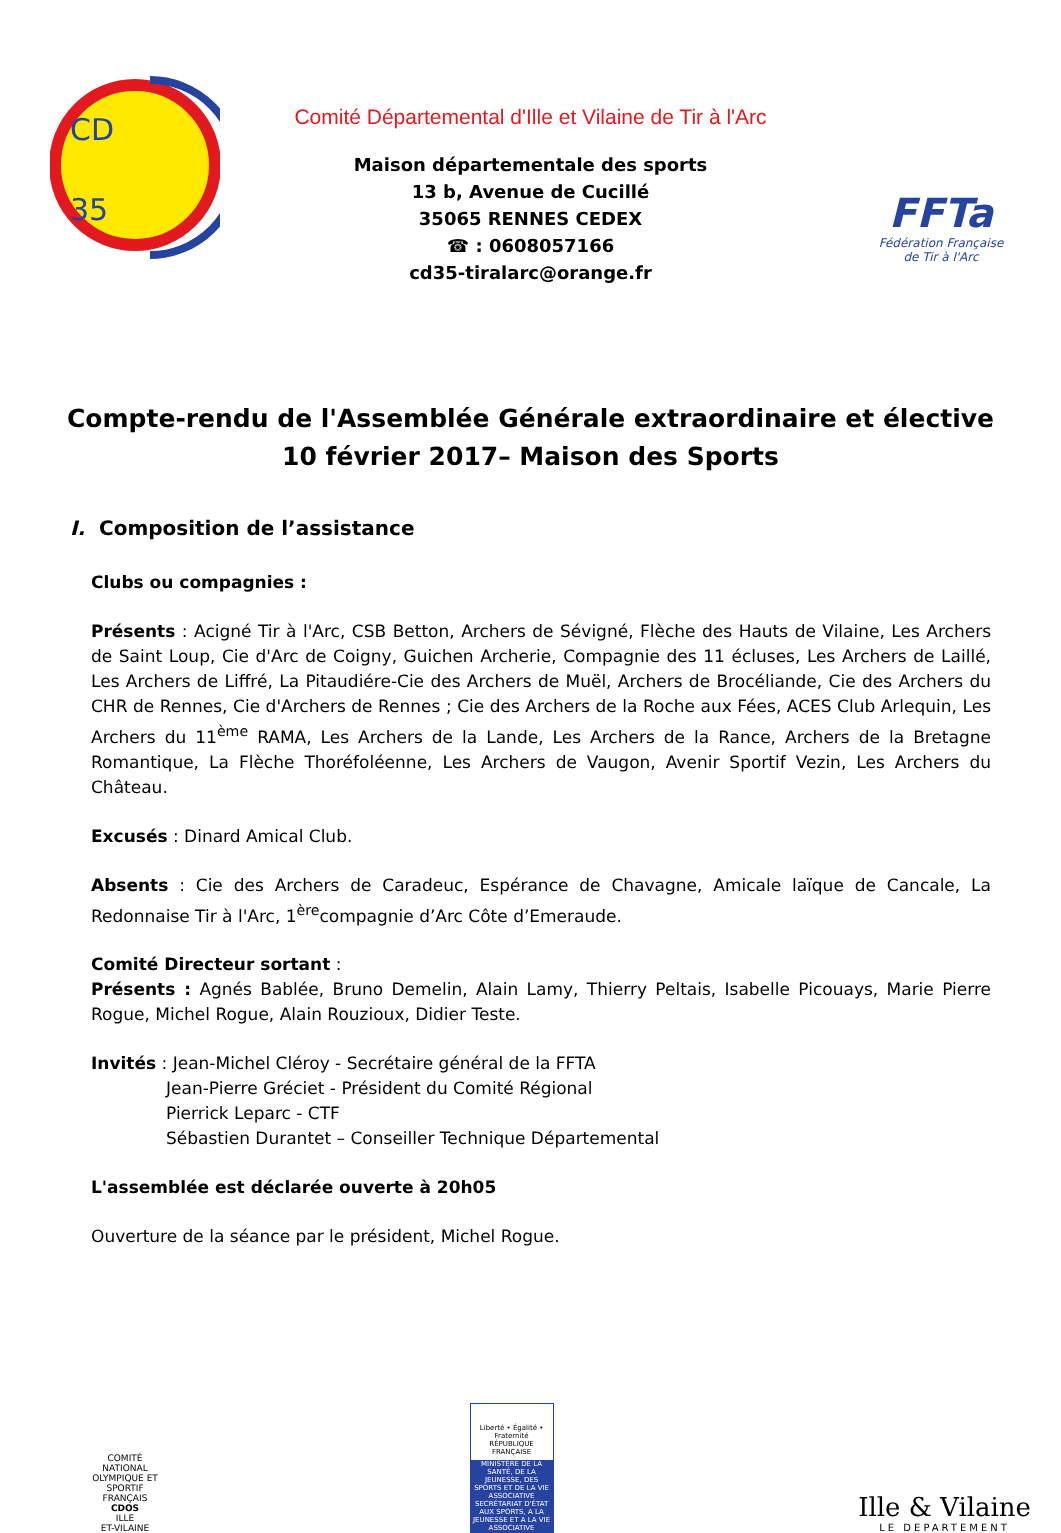CD
35
Comité Départemental d'Ille et Vilaine de Tir à l'Arc
Maison départementale des sports
13 b, Avenue de Cucillé
35065 RENNES CEDEX
☎ : 0608057166
cd35-tiralarc@orange.fr
FFTa
Fédération Française
de Tir à l'Arc
Compte-rendu de l'Assemblée Générale extraordinaire et élective
10 février 2017– Maison des Sports
I. Composition de l’assistance
Clubs ou compagnies :
Présents : Acigné Tir à l'Arc, CSB Betton, Archers de Sévigné, Flèche des Hauts de Vilaine, Les Archers de Saint Loup, Cie d'Arc de Coigny, Guichen Archerie, Compagnie des 11 écluses, Les Archers de Laillé, Les Archers de Liffré, La Pitaudiére-Cie des Archers de Muël, Archers de Brocéliande, Cie des Archers du CHR de Rennes, Cie d'Archers de Rennes ; Cie des Archers de la Roche aux Fées, ACES Club Arlequin, Les Archers du 11<sup>ème</sup> RAMA, Les Archers de la Lande, Les Archers de la Rance, Archers de la Bretagne Romantique, La Flèche Thoréfoléenne, Les Archers de Vaugon, Avenir Sportif Vezin, Les Archers du Château.
Excusés : Dinard Amical Club.
Absents : Cie des Archers de Caradeuc, Espérance de Chavagne, Amicale laïque de Cancale, La Redonnaise Tir à l'Arc, 1<sup>ère</sup>compagnie d’Arc Côte d’Emeraude.
Comité Directeur sortant :
Présents : Agnés Bablée, Bruno Demelin, Alain Lamy, Thierry Peltais, Isabelle Picouays, Marie Pierre Rogue, Michel Rogue, Alain Rouzioux, Didier Teste.
Invités : Jean-Michel Cléroy - Secrétaire général de la FFTA
Jean-Pierre Gréciet - Président du Comité Régional
Pierrick Leparc - CTF
Sébastien Durantet – Conseiller Technique Départemental
L'assemblée est déclarée ouverte à 20h05
Ouverture de la séance par le président, Michel Rogue.
COMITÉ NATIONAL OLYMPIQUE ET SPORTIF FRANÇAIS
CDOS
ILLE
ET-VILAINE
Liberté • Égalité • Fraternité
RÉPUBLIQUE FRANÇAISE
MINISTÈRE DE LA SANTÉ, DE LA JEUNESSE, DES SPORTS ET DE LA VIE ASSOCIATIVE
SECRÉTARIAT D'ÉTAT AUX SPORTS, A LA JEUNESSE ET A LA VIE ASSOCIATIVE
Ille & Vilaine
LE DEPARTEMENT